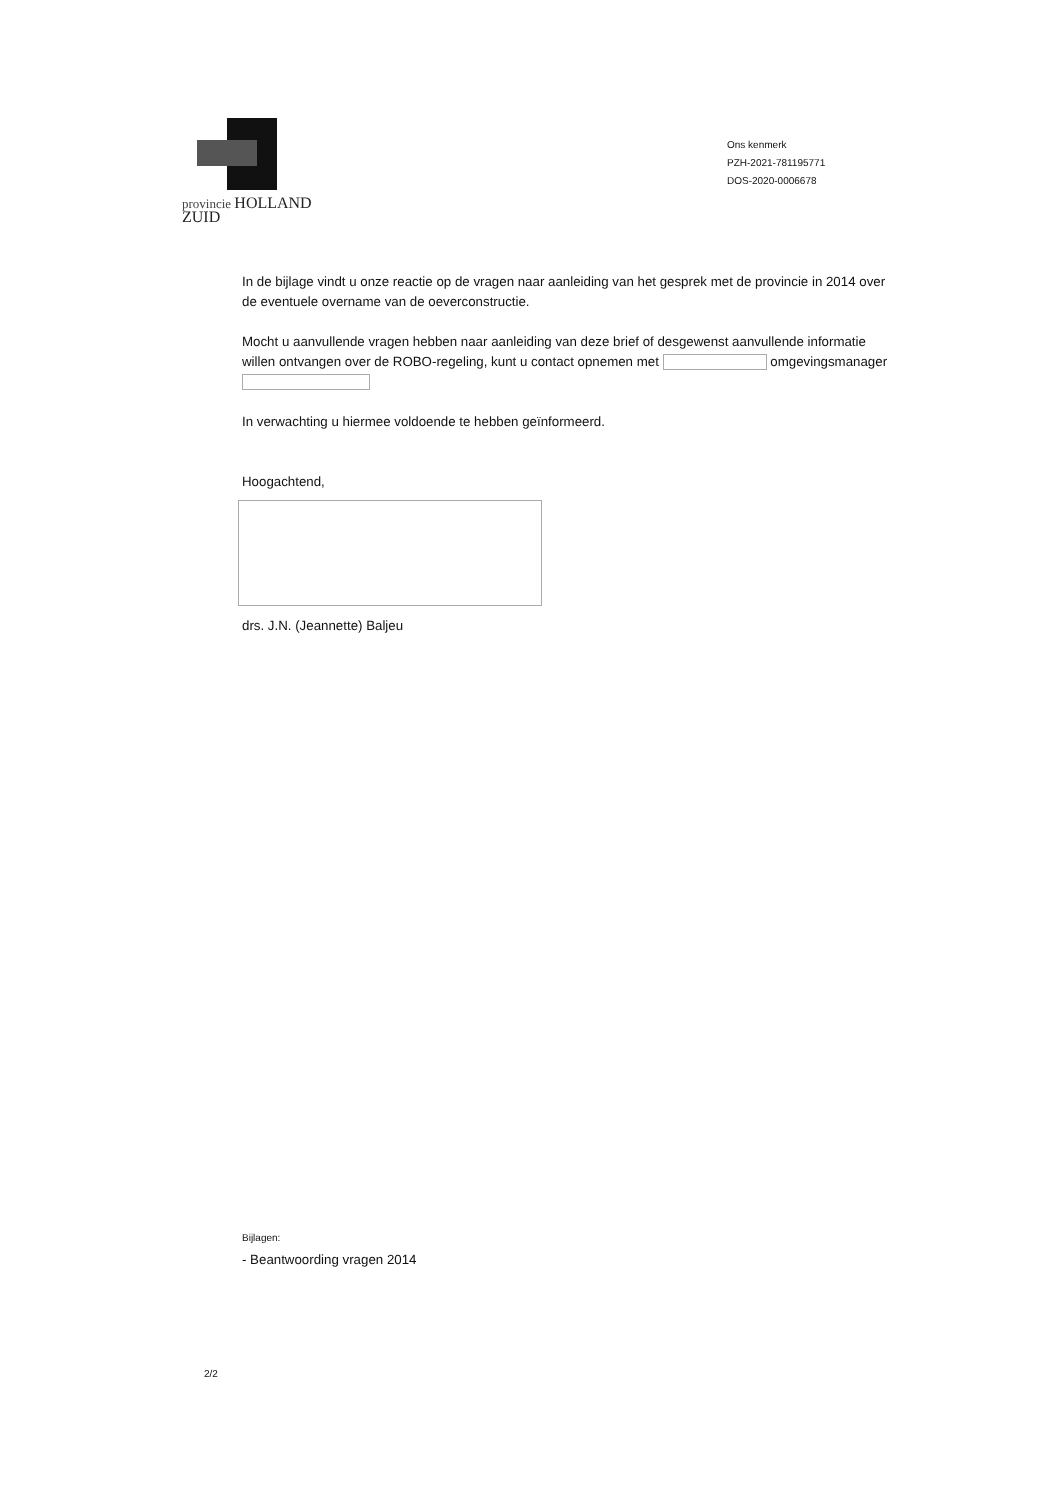provincie HOLLAND
ZUID
Ons kenmerk
PZH-2021-781195771
DOS-2020-0006678
In de bijlage vindt u onze reactie op de vragen naar aanleiding van het gesprek met de provincie in 2014 over de eventuele overname van de oeverconstructie.
Mocht u aanvullende vragen hebben naar aanleiding van deze brief of desgewenst aanvullende informatie willen ontvangen over de ROBO-regeling, kunt u contact opnemen met omgevingsmanager
In verwachting u hiermee voldoende te hebben geïnformeerd.
Hoogachtend,
drs. J.N. (Jeannette) Baljeu
Bijlagen:
- Beantwoording vragen 2014
2/2